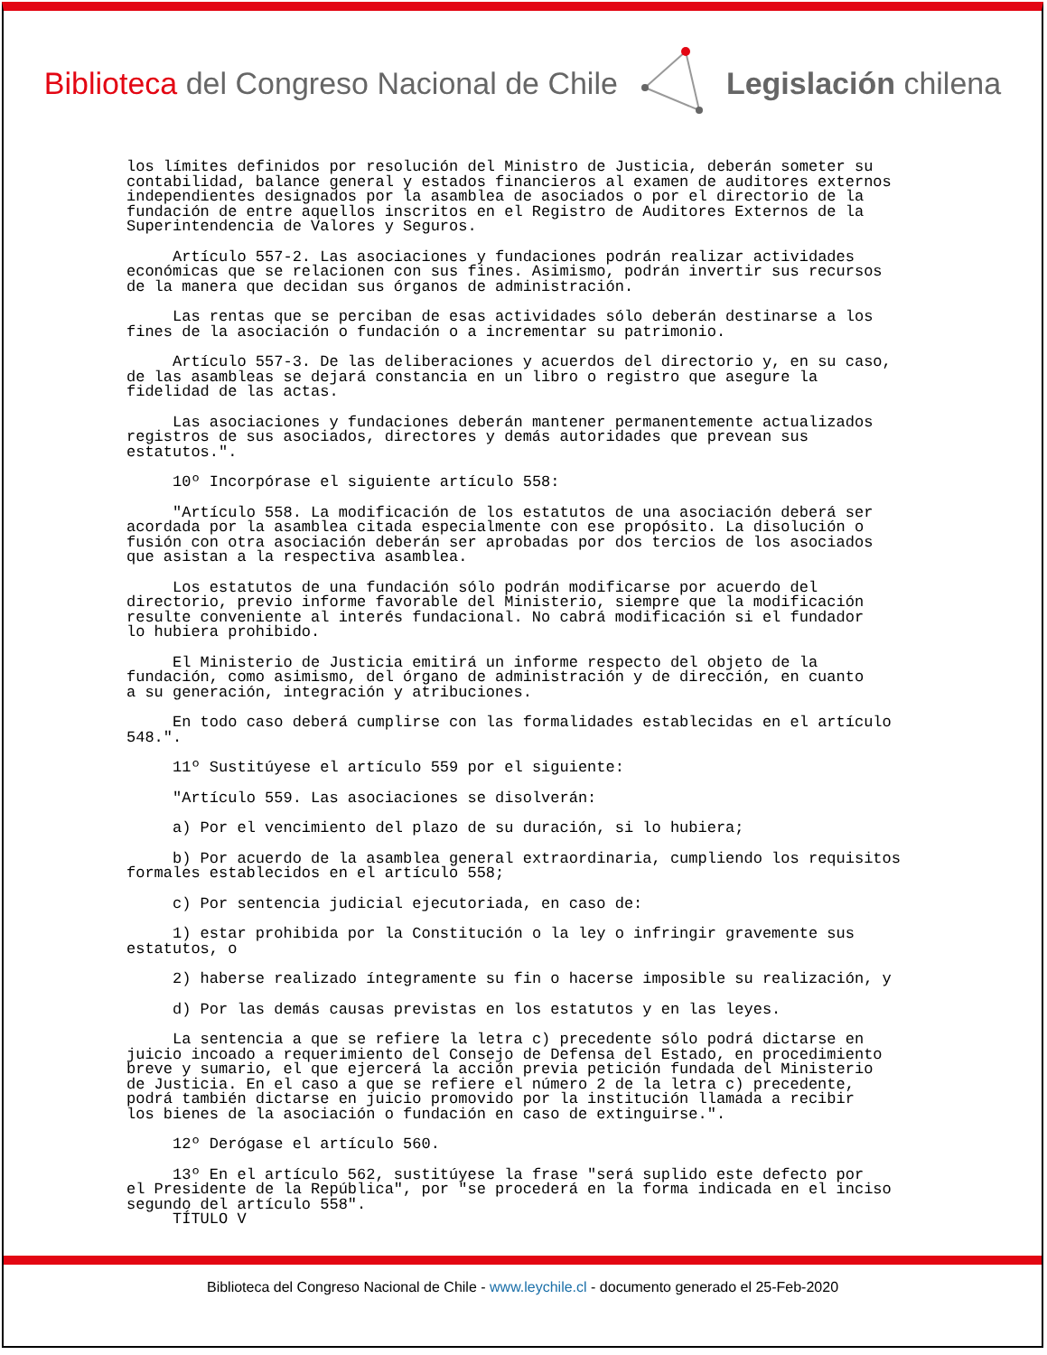Biblioteca del Congreso Nacional de Chile
Legislación chilena
los límites definidos por resolución del Ministro de Justicia, deberán someter su contabilidad, balance general y estados financieros al examen de auditores externos independientes designados por la asamblea de asociados o por el directorio de la fundación de entre aquellos inscritos en el Registro de Auditores Externos de la Superintendencia de Valores y Seguros.
Artículo 557-2. Las asociaciones y fundaciones podrán realizar actividades económicas que se relacionen con sus fines. Asimismo, podrán invertir sus recursos de la manera que decidan sus órganos de administración.
Las rentas que se perciban de esas actividades sólo deberán destinarse a los fines de la asociación o fundación o a incrementar su patrimonio.
Artículo 557-3. De las deliberaciones y acuerdos del directorio y, en su caso, de las asambleas se dejará constancia en un libro o registro que asegure la fidelidad de las actas.
Las asociaciones y fundaciones deberán mantener permanentemente actualizados registros de sus asociados, directores y demás autoridades que prevean sus estatutos.".
10º Incorpórase el siguiente artículo 558:
"Artículo 558. La modificación de los estatutos de una asociación deberá ser acordada por la asamblea citada especialmente con ese propósito. La disolución o fusión con otra asociación deberán ser aprobadas por dos tercios de los asociados que asistan a la respectiva asamblea.
Los estatutos de una fundación sólo podrán modificarse por acuerdo del directorio, previo informe favorable del Ministerio, siempre que la modificación resulte conveniente al interés fundacional. No cabrá modificación si el fundador lo hubiera prohibido.
El Ministerio de Justicia emitirá un informe respecto del objeto de la fundación, como asimismo, del órgano de administración y de dirección, en cuanto a su generación, integración y atribuciones.
En todo caso deberá cumplirse con las formalidades establecidas en el artículo 548.".
11º Sustitúyese el artículo 559 por el siguiente:
"Artículo 559. Las asociaciones se disolverán:
a) Por el vencimiento del plazo de su duración, si lo hubiera;
b) Por acuerdo de la asamblea general extraordinaria, cumpliendo los requisitos formales establecidos en el artículo 558;
c) Por sentencia judicial ejecutoriada, en caso de:
1) estar prohibida por la Constitución o la ley o infringir gravemente sus estatutos, o
2) haberse realizado íntegramente su fin o hacerse imposible su realización, y
d) Por las demás causas previstas en los estatutos y en las leyes.
La sentencia a que se refiere la letra c) precedente sólo podrá dictarse en juicio incoado a requerimiento del Consejo de Defensa del Estado, en procedimiento breve y sumario, el que ejercerá la acción previa petición fundada del Ministerio de Justicia. En el caso a que se refiere el número 2 de la letra c) precedente, podrá también dictarse en juicio promovido por la institución llamada a recibir los bienes de la asociación o fundación en caso de extinguirse.".
12º Derógase el artículo 560.
13º En el artículo 562, sustitúyese la frase "será suplido este defecto por el Presidente de la República", por "se procederá en la forma indicada en el inciso segundo del artículo 558". TÍTULO V
Biblioteca del Congreso Nacional de Chile - www.leychile.cl - documento generado el 25-Feb-2020